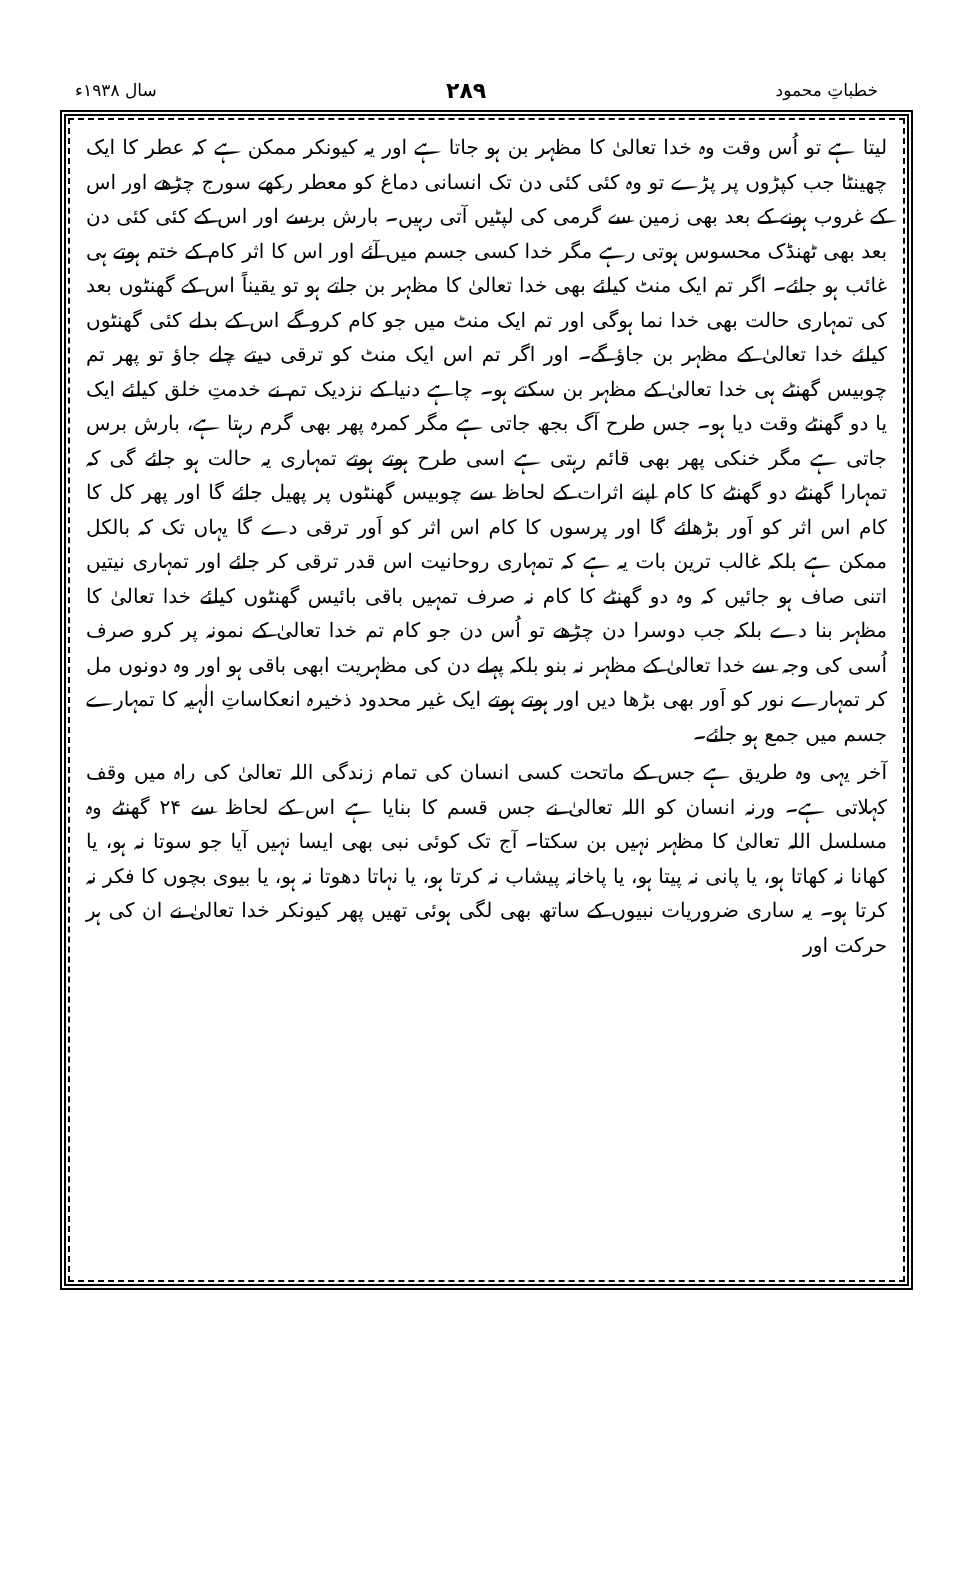خطباتِ محمود ۲۸۹ سال ۱۹۳۸ء
لیتا ہے تو اُس وقت وہ خدا تعالیٰ کا مظہر بن ہو جاتا ہے اور یہ کیونکر ممکن ہے کہ عطر کا ایک چھینٹا جب کپڑوں پر پڑے تو وہ کئی کئی دن تک انسانی دماغ کو معطر رکھے سورج چڑھے اور اس کے غروب ہونے کے بعد بھی زمین سے گرمی کی لپٹیں آتی رہیں۔ بارش برسے اور اس کے کئی کئی دن بعد بھی ٹھنڈک محسوس ہوتی رہے مگر خدا کسی جسم میں آئے اور اس کا اثر کام کے ختم ہوتے ہی غائب ہو جائے۔ اگر تم ایک منٹ کیلئے بھی خدا تعالیٰ کا مظہر بن جاتے ہو تو یقیناً اس کے گھنٹوں بعد کی تمہاری حالت بھی خدا نما ہوگی اور تم ایک منٹ میں جو کام کرو گے اس کے بدلے کئی گھنٹوں کیلئے خدا تعالیٰ کے مظہر بن جاؤ گے۔ اور اگر تم اس ایک منٹ کو ترقی دیتے چلے جاؤ تو پھر تم چوبیس گھنٹے ہی خدا تعالیٰ کے مظہر بن سکتے ہو۔ چاہے دنیا کے نزدیک تم نے خدمتِ خلق کیلئے ایک یا دو گھنٹے وقت دیا ہو۔ جس طرح آگ بجھ جاتی ہے مگر کمرہ پھر بھی گرم رہتا ہے، بارش برس جاتی ہے مگر خنکی پھر بھی قائم رہتی ہے اسی طرح ہوتے ہوتے تمہاری یہ حالت ہو جائے گی کہ تمہارا گھنٹے دو گھنٹے کا کام اپنے اثرات کے لحاظ سے چوبیس گھنٹوں پر پھیل جائے گا اور پھر کل کا کام اس اثر کو اَور بڑھائے گا اور پرسوں کا کام اس اثر کو اَور ترقی دے گا یہاں تک کہ بالکل ممکن ہے بلکہ غالب ترین بات یہ ہے کہ تمہاری روحانیت اس قدر ترقی کر جائے اور تمہاری نیتیں اتنی صاف ہو جائیں کہ وہ دو گھنٹے کا کام نہ صرف تمہیں باقی بائیس گھنٹوں کیلئے خدا تعالیٰ کا مظہر بنا دے بلکہ جب دوسرا دن چڑھے تو اُس دن جو کام تم خدا تعالیٰ کے نمونہ پر کرو صرف اُسی کی وجہ سے خدا تعالیٰ کے مظہر نہ بنو بلکہ پہلے دن کی مظہریت ابھی باقی ہو اور وہ دونوں مل کر تمہارے نور کو اَور بھی بڑھا دیں اور ہوتے ہوتے ایک غیر محدود ذخیرہ انعکاساتِ الٰہیہ کا تمہارے جسم میں جمع ہو جائے۔
آخر یہی وہ طریق ہے جس کے ماتحت کسی انسان کی تمام زندگی اللہ تعالیٰ کی راہ میں وقف کہلاتی ہے۔ ورنہ انسان کو اللہ تعالیٰ نے جس قسم کا بنایا ہے اس کے لحاظ سے ۲۴ گھنٹے وہ مسلسل اللہ تعالیٰ کا مظہر نہیں بن سکتا۔ آج تک کوئی نبی بھی ایسا نہیں آیا جو سوتا نہ ہو، یا کھانا نہ کھاتا ہو، یا پانی نہ پیتا ہو، یا پاخانہ پیشاب نہ کرتا ہو، یا نہاتا دھوتا نہ ہو، یا بیوی بچوں کا فکر نہ کرتا ہو۔ یہ ساری ضروریات نبیوں کے ساتھ بھی لگی ہوئی تھیں پھر کیونکر خدا تعالیٰ نے ان کی ہر حرکت اور